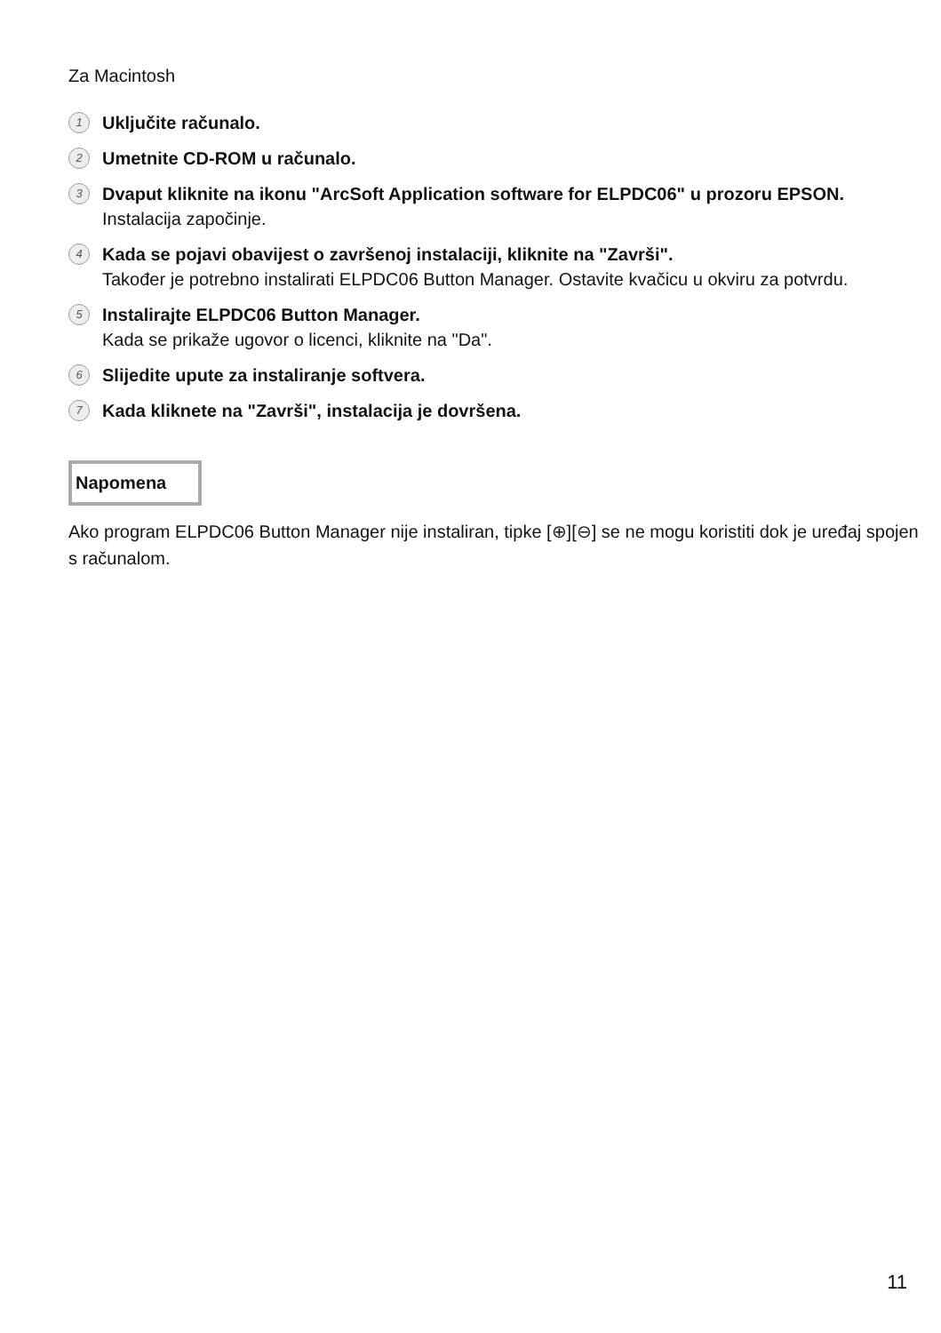Za Macintosh
1
Uključite računalo.
2
Umetnite CD-ROM u računalo.
3
Dvaput kliknite na ikonu "ArcSoft Application software for ELPDC06" u prozoru EPSON.
Instalacija započinje.
4
Kada se pojavi obavijest o završenoj instalaciji, kliknite na "Završi".
Također je potrebno instalirati ELPDC06 Button Manager. Ostavite kvačicu u okviru za potvrdu.
5
Instalirajte ELPDC06 Button Manager.
Kada se prikaže ugovor o licenci, kliknite na "Da".
6
Slijedite upute za instaliranje softvera.
7
Kada kliknete na "Završi", instalacija je dovršena.
Napomena
Ako program ELPDC06 Button Manager nije instaliran, tipke [⊕][⊖] se ne mogu koristiti dok je uređaj spojen s računalom.
11